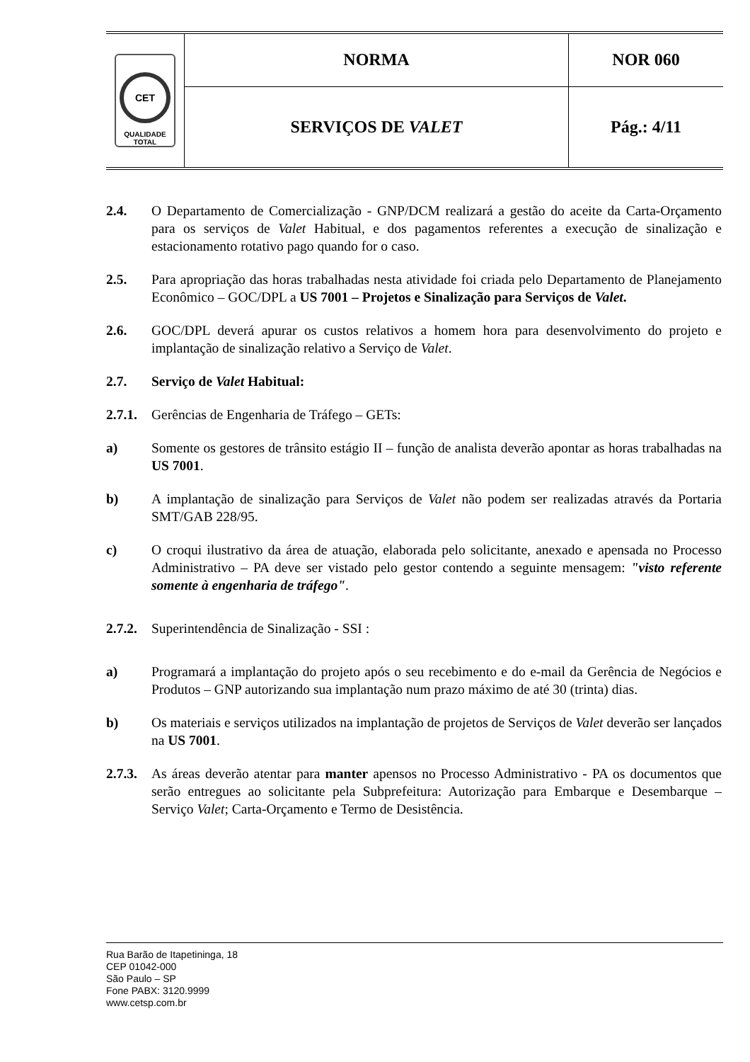| CET QUALIDADE TOTAL | NORMA | NOR 060 |
| | SERVIÇOS DE VALET | Pág.: 4/11 |
2.4. O Departamento de Comercialização - GNP/DCM realizará a gestão do aceite da Carta-Orçamento para os serviços de Valet Habitual, e dos pagamentos referentes a execução de sinalização e estacionamento rotativo pago quando for o caso.
2.5. Para apropriação das horas trabalhadas nesta atividade foi criada pelo Departamento de Planejamento Econômico – GOC/DPL a US 7001 – Projetos e Sinalização para Serviços de Valet.
2.6. GOC/DPL deverá apurar os custos relativos a homem hora para desenvolvimento do projeto e implantação de sinalização relativo a Serviço de Valet.
2.7. Serviço de Valet Habitual:
2.7.1. Gerências de Engenharia de Tráfego – GETs:
a) Somente os gestores de trânsito estágio II – função de analista deverão apontar as horas trabalhadas na US 7001.
b) A implantação de sinalização para Serviços de Valet não podem ser realizadas através da Portaria SMT/GAB 228/95.
c) O croqui ilustrativo da área de atuação, elaborada pelo solicitante, anexado e apensada no Processo Administrativo – PA deve ser vistado pelo gestor contendo a seguinte mensagem: "visto referente somente à engenharia de tráfego".
2.7.2. Superintendência de Sinalização - SSI :
a) Programará a implantação do projeto após o seu recebimento e do e-mail da Gerência de Negócios e Produtos – GNP autorizando sua implantação num prazo máximo de até 30 (trinta) dias.
b) Os materiais e serviços utilizados na implantação de projetos de Serviços de Valet deverão ser lançados na US 7001.
2.7.3. As áreas deverão atentar para manter apensos no Processo Administrativo - PA os documentos que serão entregues ao solicitante pela Subprefeitura: Autorização para Embarque e Desembarque – Serviço Valet; Carta-Orçamento e Termo de Desistência.
Rua Barão de Itapetininga, 18
CEP 01042-000
São Paulo – SP
Fone PABX: 3120.9999
www.cetsp.com.br